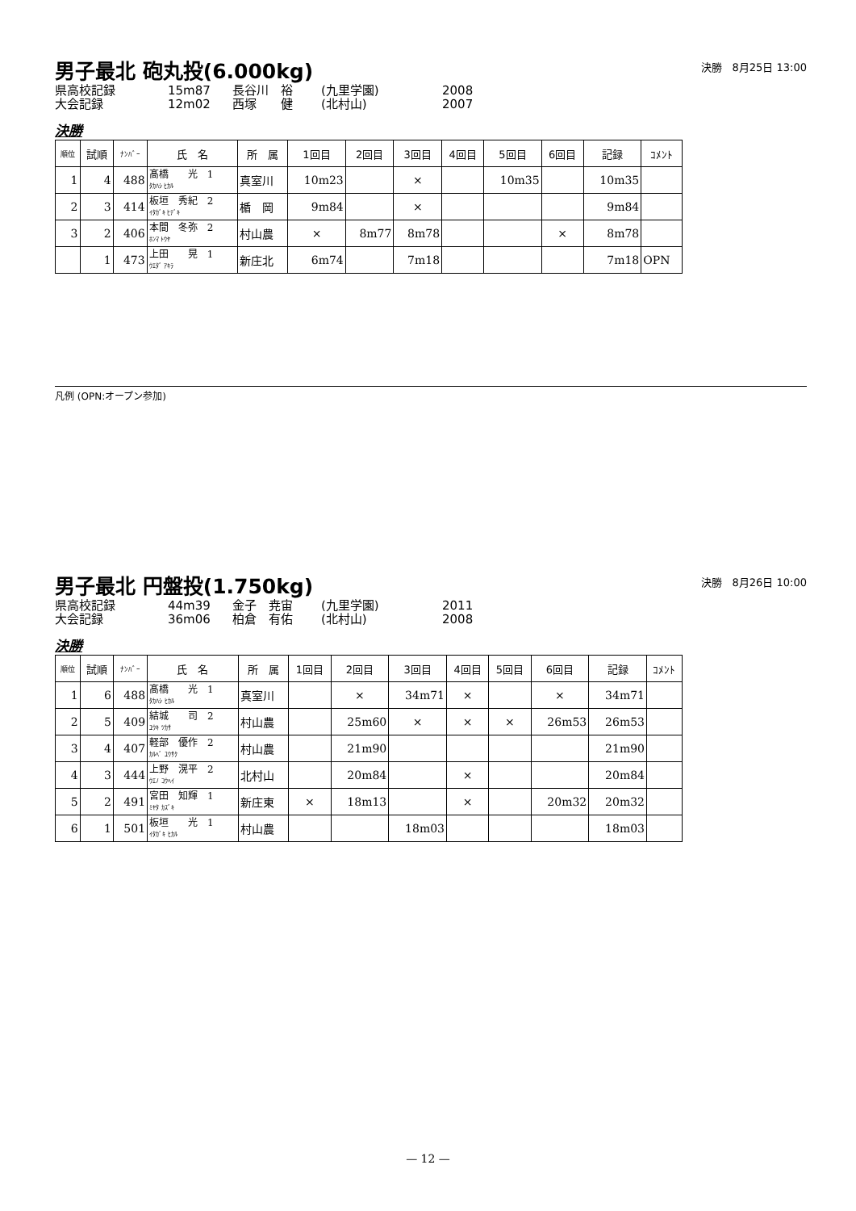男子最北 砲丸投(6.000kg)
決勝　8月25日 13:00
県高校記録 15m87 長谷川　裕 (九里学園) 2008 大会記録 12m02 西塚　　健 (北村山) 2007
決勝
| 順位 | 試順 | ﾅﾝﾊﾞｰ | 氏 名 | 所 属 | 1回目 | 2回目 | 3回目 | 4回目 | 5回目 | 6回目 | 記録 | ｺﾒﾝﾄ |
| --- | --- | --- | --- | --- | --- | --- | --- | --- | --- | --- | --- | --- |
| 1 | 4 | 488 | 髙橋 光 1 ﾀｶﾊｼ ﾋｶﾙ | 真室川 | 10m23 | | × | | 10m35 | | 10m35 | |
| 2 | 3 | 414 | 板垣 秀紀 2 ｲﾀｶﾞｷ ﾋﾃﾞｷ | 楯 岡 | 9m84 | | × | | | | 9m84 | |
| 3 | 2 | 406 | 本間 冬弥 2 ﾎﾝﾏ ﾄｳﾔ | 村山農 | × | 8m77 | 8m78 | | | × | 8m78 | |
| | 1 | 473 | 上田 晃 1 ｳｴﾀﾞ ｱｷﾗ | 新庄北 | 6m74 | | 7m18 | | | | 7m18 | OPN |
凡例 (OPN:オープン参加)
男子最北 円盤投(1.750kg)
決勝　8月26日 10:00
県高校記録 44m39 金子　尭宙 (九里学園) 2011 大会記録 36m06 柏倉　有佑 (北村山) 2008
決勝
| 順位 | 試順 | ﾅﾝﾊﾞｰ | 氏 名 | 所 属 | 1回目 | 2回目 | 3回目 | 4回目 | 5回目 | 6回目 | 記録 | ｺﾒﾝﾄ |
| --- | --- | --- | --- | --- | --- | --- | --- | --- | --- | --- | --- | --- |
| 1 | 6 | 488 | 髙橋 光 1 ﾀｶﾊｼ ﾋｶﾙ | 真室川 | | × | 34m71 | × | | × | 34m71 | |
| 2 | 5 | 409 | 結城 司 2 ﾕｳｷ ﾂｶｻ | 村山農 | | 25m60 | × | × | × | 26m53 | 26m53 | |
| 3 | 4 | 407 | 軽部 優作 2 ｶﾙﾍﾞ ﾕｳｻｸ | 村山農 | | 21m90 | | | | | 21m90 | |
| 4 | 3 | 444 | 上野 滉平 2 ｳｴﾉ ｺｳﾍｲ | 北村山 | | 20m84 | | × | | | 20m84 | |
| 5 | 2 | 491 | 宮田 知輝 1 ﾐﾔﾀ ｶｽﾞｷ | 新庄東 | × | 18m13 | | × | | 20m32 | 20m32 | |
| 6 | 1 | 501 | 板垣 光 1 ｲﾀｶﾞｷ ﾋｶﾙ | 村山農 | | | 18m03 | | | | 18m03 | |
— 12 —